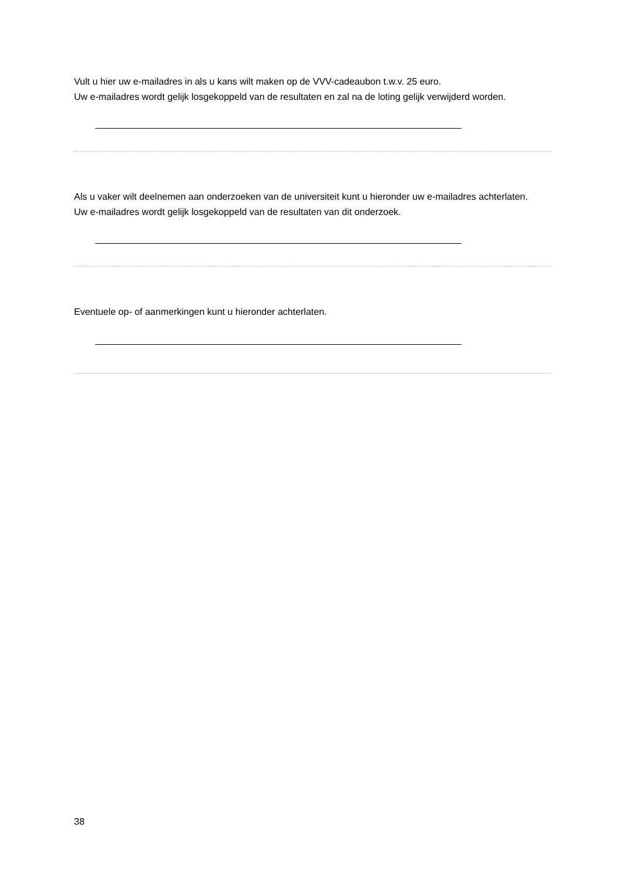Vult u hier uw e-mailadres in als u kans wilt maken op de VVV-cadeaubon t.w.v. 25 euro.
Uw e-mailadres wordt gelijk losgekoppeld van de resultaten en zal na de loting gelijk verwijderd worden.
Als u vaker wilt deelnemen aan onderzoeken van de universiteit kunt u hieronder uw e-mailadres achterlaten.
Uw e-mailadres wordt gelijk losgekoppeld van de resultaten van dit onderzoek.
Eventuele op- of aanmerkingen kunt u hieronder achterlaten.
38